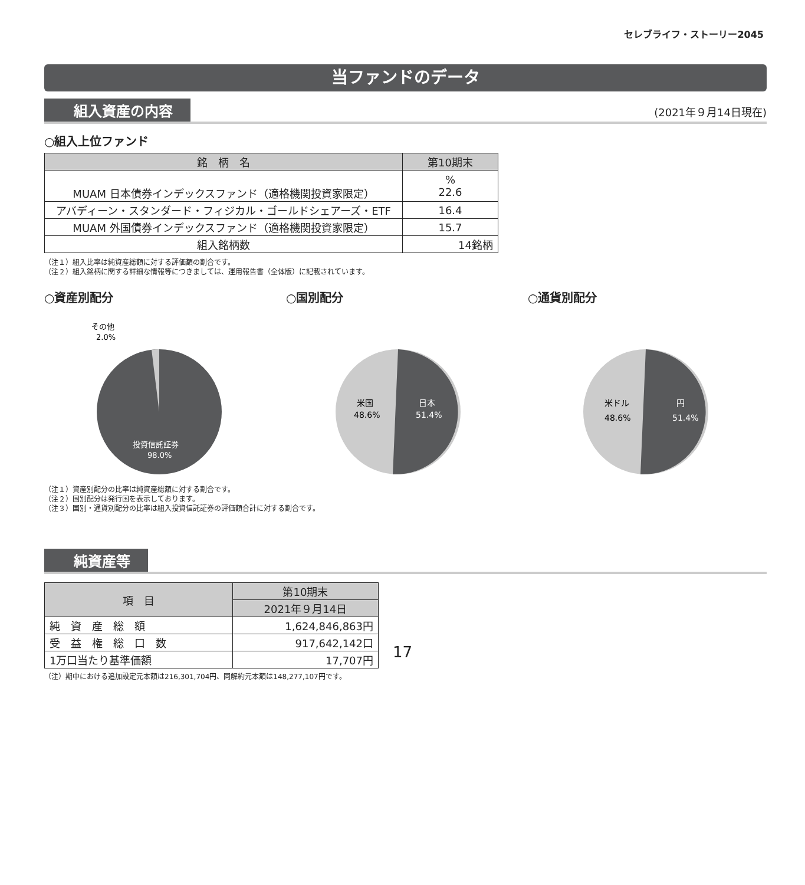セレブライフ・ストーリー2045
当ファンドのデータ
組入資産の内容 (2021年９月14日現在)
○組入上位ファンド
| 銘 柄 名 | 第10期末 |
| --- | --- |
| MUAM 日本債券インデックスファンド（適格機関投資家限定） | % 22.6 |
| アバディーン・スタンダード・フィジカル・ゴールドシェアーズ・ETF | 16.4 |
| MUAM 外国債券インデックスファンド（適格機関投資家限定） | 15.7 |
| 組入銘柄数 | 14銘柄 |
（注１）組入比率は純資産総額に対する評価額の割合です。
（注２）組入銘柄に関する詳細な情報等につきましては、運用報告書（全体版）に記載されています。
○資産別配分
その他
2.0%
投資信託証券
98.0%
○国別配分
米国
48.6%
日本
51.4%
○通貨別配分
米ドル
48.6%
円
51.4%
（注１）資産別配分の比率は純資産総額に対する割合です。
（注２）国別配分は発行国を表示しております。
（注３）国別・通貨別配分の比率は組入投資信託証券の評価額合計に対する割合です。
純資産等
| 項 目 | 第10期末 |
| --- | --- |
| | 2021年９月14日 |
| 純 資 産 総 額 | 1,624,846,863円 |
| 受 益 権 総 口 数 | 917,642,142口 |
| 1万口当たり基準価額 | 17,707円 |
（注）期中における追加設定元本額は216,301,704円、同解約元本額は148,277,107円です。
17